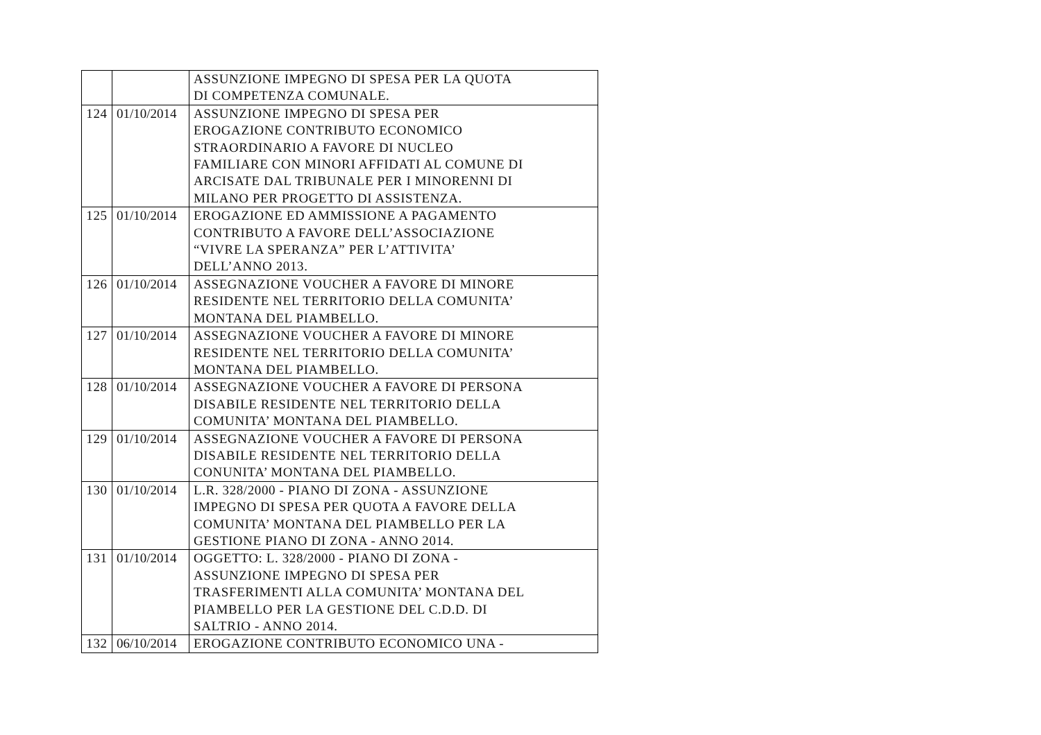| | | ASSUNZIONE IMPEGNO DI SPESA PER LA QUOTA DI COMPETENZA COMUNALE. |
| 124 | 01/10/2014 | ASSUNZIONE IMPEGNO DI SPESA PER EROGAZIONE CONTRIBUTO ECONOMICO STRAORDINARIO A FAVORE DI NUCLEO FAMILIARE CON MINORI AFFIDATI AL COMUNE DI ARCISATE DAL TRIBUNALE PER I MINORENNI DI MILANO PER PROGETTO DI ASSISTENZA. |
| 125 | 01/10/2014 | EROGAZIONE ED AMMISSIONE A PAGAMENTO CONTRIBUTO A FAVORE DELL’ASSOCIAZIONE “VIVRE LA SPERANZA” PER L’ATTIVITA’ DELL’ANNO 2013. |
| 126 | 01/10/2014 | ASSEGNAZIONE VOUCHER A FAVORE DI MINORE RESIDENTE NEL TERRITORIO DELLA COMUNITA’ MONTANA DEL PIAMBELLO. |
| 127 | 01/10/2014 | ASSEGNAZIONE VOUCHER A FAVORE DI MINORE RESIDENTE NEL TERRITORIO DELLA COMUNITA’ MONTANA DEL PIAMBELLO. |
| 128 | 01/10/2014 | ASSEGNAZIONE VOUCHER A FAVORE DI PERSONA DISABILE RESIDENTE NEL TERRITORIO DELLA COMUNITA’ MONTANA DEL PIAMBELLO. |
| 129 | 01/10/2014 | ASSEGNAZIONE VOUCHER A FAVORE DI PERSONA DISABILE RESIDENTE NEL TERRITORIO DELLA CONUNITA’ MONTANA DEL PIAMBELLO. |
| 130 | 01/10/2014 | L.R. 328/2000 - PIANO DI ZONA - ASSUNZIONE IMPEGNO DI SPESA PER QUOTA A FAVORE DELLA COMUNITA’ MONTANA DEL PIAMBELLO PER LA GESTIONE PIANO DI ZONA - ANNO 2014. |
| 131 | 01/10/2014 | OGGETTO: L. 328/2000 - PIANO DI ZONA - ASSUNZIONE IMPEGNO DI SPESA PER TRASFERIMENTI ALLA COMUNITA’ MONTANA DEL PIAMBELLO PER LA GESTIONE DEL C.D.D. DI SALTRIO - ANNO 2014. |
| 132 | 06/10/2014 | EROGAZIONE CONTRIBUTO ECONOMICO UNA - |